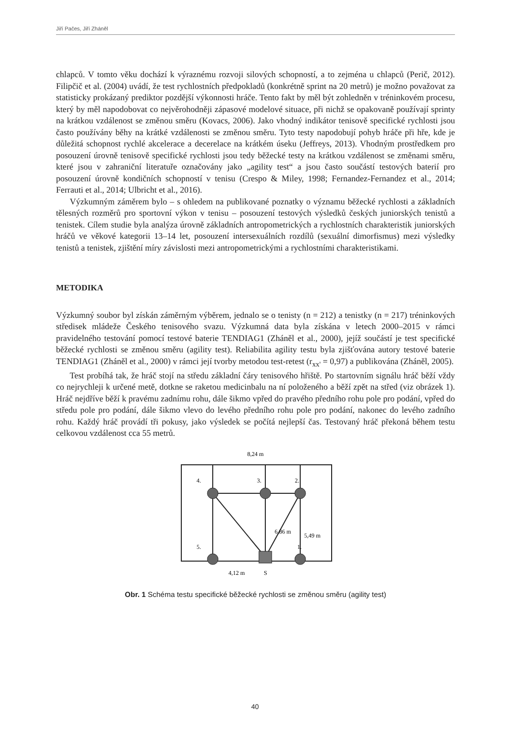Jiří Pačes, Jiří Zháněl
chlapců. V tomto věku dochází k výraznému rozvoji silových schopností, a to zejména u chlapců (Perič, 2012). Filipčič et al. (2004) uvádí, že test rychlostních předpokladů (konkrétně sprint na 20 metrů) je možno považovat za statisticky prokázaný prediktor pozdější výkonnosti hráče. Tento fakt by měl být zohledněn v tréninkovém procesu, který by měl napodobovat co nejvěrohodněji zápasové modelové situace, při nichž se opakovaně používají sprinty na krátkou vzdálenost se změnou směru (Kovacs, 2006). Jako vhodný indikátor tenisově specifické rychlosti jsou často používány běhy na krátké vzdálenosti se změnou směru. Tyto testy napodobují pohyb hráče při hře, kde je důležitá schopnost rychlé akcelerace a decerelace na krátkém úseku (Jeffreys, 2013). Vhodným prostředkem pro posouzení úrovně tenisově specifické rychlosti jsou tedy běžecké testy na krátkou vzdálenost se změnami směru, které jsou v zahraniční literatuře označovány jako „agility test“ a jsou často součástí testových baterií pro posouzení úrovně kondičních schopností v tenisu (Crespo & Miley, 1998; Fernandez-Fernandez et al., 2014; Ferrauti et al., 2014; Ulbricht et al., 2016).
Výzkumným záměrem bylo – s ohledem na publikované poznatky o významu běžecké rychlosti a základních tělesných rozměrů pro sportovní výkon v tenisu – posouzení testových výsledků českých juniorských tenistů a tenistek. Cílem studie byla analýza úrovně základních antropometrických a rychlostních charakteristik juniorských hráčů ve věkové kategorii 13–14 let, posouzení intersexuálních rozdílů (sexuální dimorfismus) mezi výsledky tenistů a tenistek, zjištění míry závislosti mezi antropometrickými a rychlostními charakteristikami.
METODIKA
Výzkumný soubor byl získán záměrným výběrem, jednalo se o tenisty (n = 212) a tenistky (n = 217) tréninkových středisek mládeže Českého tenisového svazu. Výzkumná data byla získána v letech 2000–2015 v rámci pravidelného testování pomocí testové baterie TENDIAG1 (Zháněl et al., 2000), jejíž součástí je test specifické běžecké rychlosti se změnou směru (agility test). Reliabilita agility testu byla zjišťována autory testové baterie TENDIAG1 (Zháněl et al., 2000) v rámci její tvorby metodou test-retest (r<sub>xx'</sub> = 0,97) a publikována (Zháněl, 2005).
Test probíhá tak, že hráč stojí na středu základní čáry tenisového hřiště. Po startovním signálu hráč běží vždy co nejrychleji k určené metě, dotkne se raketou medicinbalu na ní položeného a běží zpět na střed (viz obrázek 1). Hráč nejdříve běží k pravému zadnímu rohu, dále šikmo vpřed do pravého předního rohu pole pro podání, vpřed do středu pole pro podání, dále šikmo vlevo do levého předního rohu pole pro podání, nakonec do levého zadního rohu. Každý hráč provádí tři pokusy, jako výsledek se počítá nejlepší čas. Testovaný hráč překoná během testu celkovou vzdálenost cca 55 metrů.
8,24 m
4.
3.
2.
5.
1.
6,86 m
5,49 m
4,12 m
S
Obr. 1 Schéma testu specifické běžecké rychlosti se změnou směru (agility test)
40